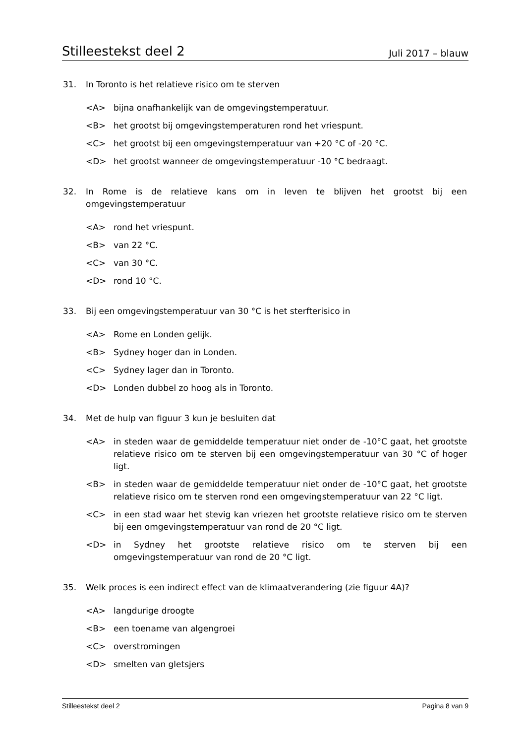Stilleestekst deel 2 Juli 2017 – blauw
31. In Toronto is het relatieve risico om te sterven
<A> bijna onafhankelijk van de omgevingstemperatuur.
<B> het grootst bij omgevingstemperaturen rond het vriespunt.
<C> het grootst bij een omgevingstemperatuur van +20 °C of -20 °C.
<D> het grootst wanneer de omgevingstemperatuur -10 °C bedraagt.
32. In Rome is de relatieve kans om in leven te blijven het grootst bij een omgevingstemperatuur
<A> rond het vriespunt.
<B> van 22 °C.
<C> van 30 °C.
<D> rond 10 °C.
33. Bij een omgevingstemperatuur van 30 °C is het sterfterisico in
<A> Rome en Londen gelijk.
<B> Sydney hoger dan in Londen.
<C> Sydney lager dan in Toronto.
<D> Londen dubbel zo hoog als in Toronto.
34. Met de hulp van figuur 3 kun je besluiten dat
<A> in steden waar de gemiddelde temperatuur niet onder de -10°C gaat, het grootste relatieve risico om te sterven bij een omgevingstemperatuur van 30 °C of hoger ligt.
<B> in steden waar de gemiddelde temperatuur niet onder de -10°C gaat, het grootste relatieve risico om te sterven rond een omgevingstemperatuur van 22 °C ligt.
<C> in een stad waar het stevig kan vriezen het grootste relatieve risico om te sterven bij een omgevingstemperatuur van rond de 20 °C ligt.
<D> in Sydney het grootste relatieve risico om te sterven bij een omgevingstemperatuur van rond de 20 °C ligt.
35. Welk proces is een indirect effect van de klimaatverandering (zie figuur 4A)?
<A> langdurige droogte
<B> een toename van algengroei
<C> overstromingen
<D> smelten van gletsjers
Stilleestekst deel 2 Pagina 8 van 9